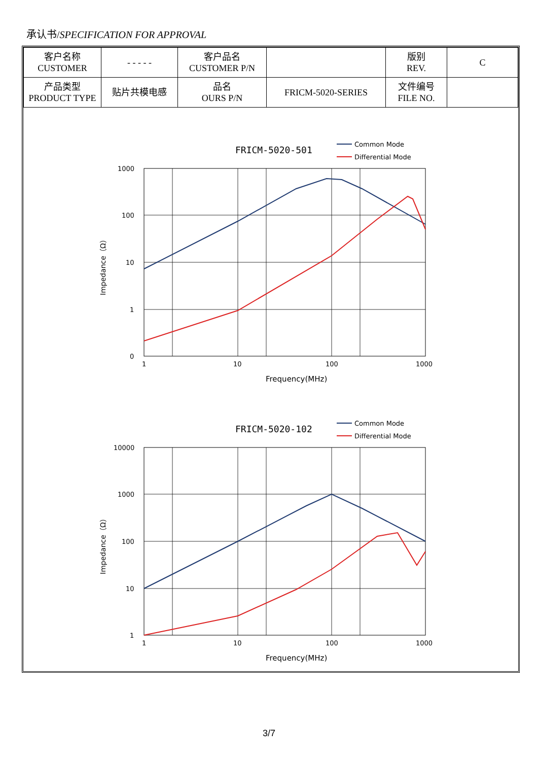承认书/SPECIFICATION FOR APPROVAL
| 客户名称 CUSTOMER | - - - - - | 客户品名 CUSTOMER P/N | | 版别 REV. | C |
| 产品类型 PRODUCT TYPE | 贴片共模电感 | 品名 OURS P/N | FRICM-5020-SERIES | 文件编号 FILE NO. | |
FRICM-5020-501
Common Mode
Differential Mode
1000
100
10
1
0
1
10
100
1000
Frequency(MHz)
Impedance（Ω）
FRICM-5020-102
Common Mode
Differential Mode
10000
1000
100
10
1
1
10
100
1000
Frequency(MHz)
Impedance（Ω）
3/7